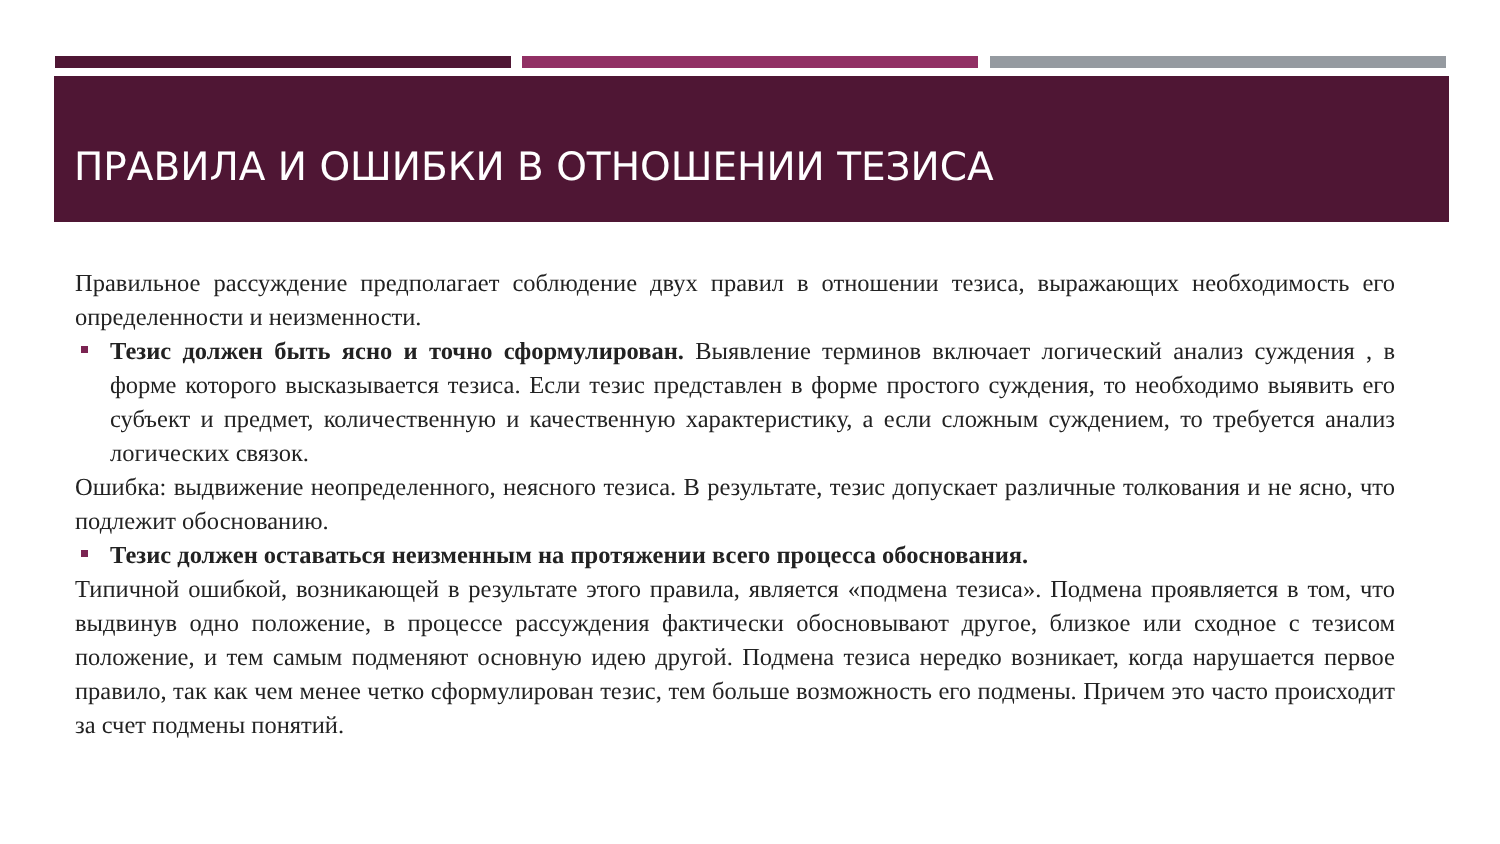ПРАВИЛА И ОШИБКИ В ОТНОШЕНИИ ТЕЗИСА
Правильное рассуждение предполагает соблюдение двух правил в отношении тезиса, выражающих необходимость его определенности и неизменности.
Тезис должен быть ясно и точно сформулирован. Выявление терминов включает логический анализ суждения , в форме которого высказывается тезиса. Если тезис представлен в форме простого суждения, то необходимо выявить его субъект и предмет, количественную и качественную характеристику, а если сложным суждением, то требуется анализ логических связок.
Ошибка: выдвижение неопределенного, неясного тезиса. В результате, тезис допускает различные толкования и не ясно, что подлежит обоснованию.
Тезис должен оставаться неизменным на протяжении всего процесса обоснования.
Типичной ошибкой, возникающей в результате этого правила, является «подмена тезиса». Подмена проявляется в том, что выдвинув одно положение, в процессе рассуждения фактически обосновывают другое, близкое или сходное с тезисом положение, и тем самым подменяют основную идею другой. Подмена тезиса нередко возникает, когда нарушается первое правило, так как чем менее четко сформулирован тезис, тем больше возможность его подмены. Причем это часто происходит за счет подмены понятий.